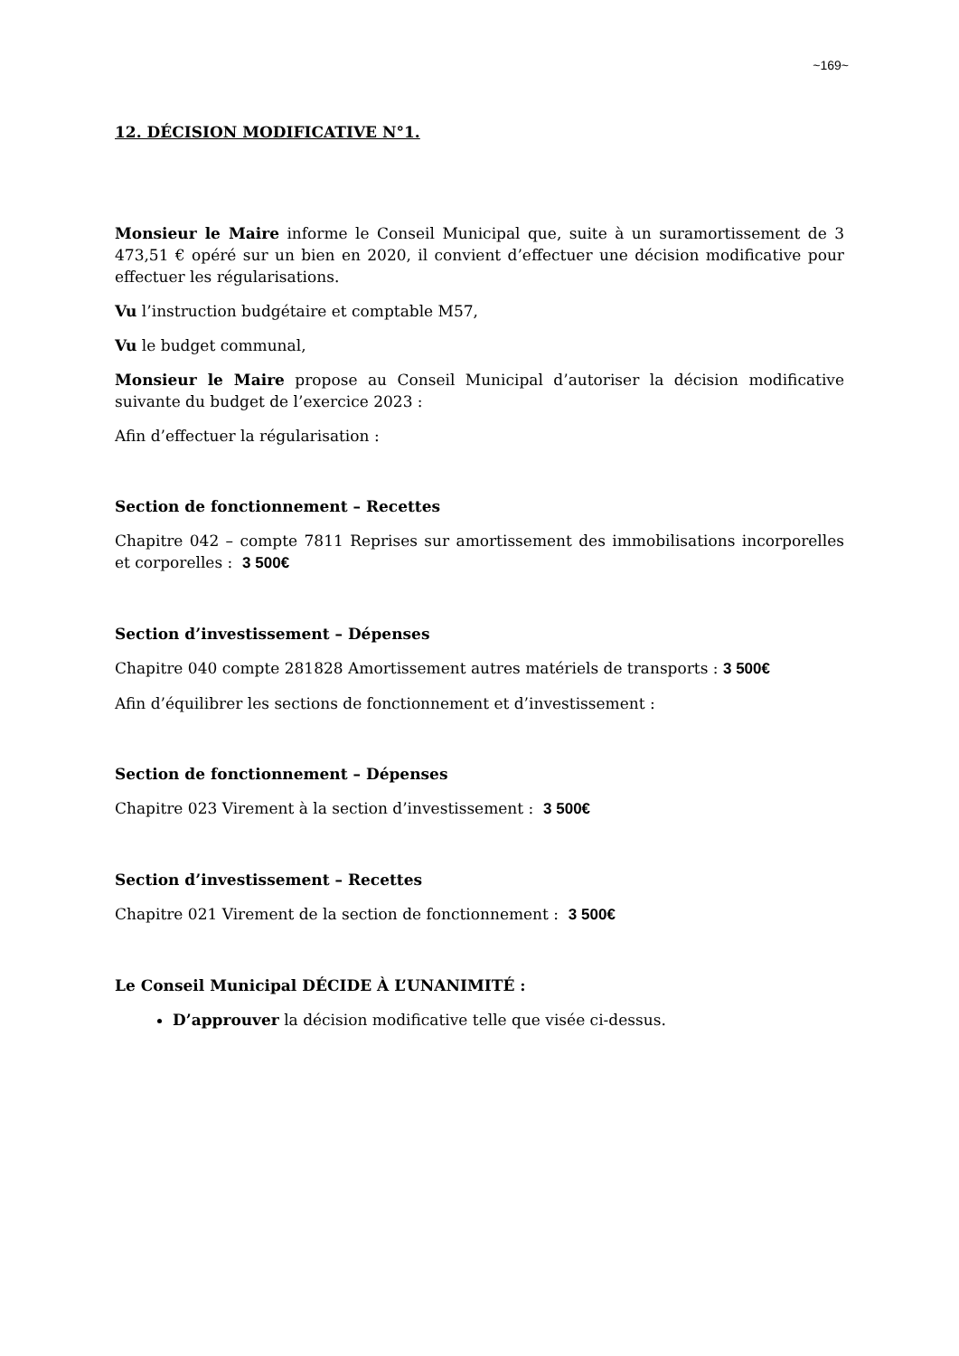~169~
12. DÉCISION MODIFICATIVE N°1.
Monsieur le Maire informe le Conseil Municipal que, suite à un suramortissement de 3 473,51 € opéré sur un bien en 2020, il convient d’effectuer une décision modificative pour effectuer les régularisations.
Vu l’instruction budgétaire et comptable M57,
Vu le budget communal,
Monsieur le Maire propose au Conseil Municipal d’autoriser la décision modificative suivante du budget de l’exercice 2023 :
Afin d’effectuer la régularisation :
Section de fonctionnement – Recettes
Chapitre 042 – compte 7811 Reprises sur amortissement des immobilisations incorporelles et corporelles : 3 500€
Section d’investissement – Dépenses
Chapitre 040 compte 281828 Amortissement autres matériels de transports : 3 500€
Afin d’équilibrer les sections de fonctionnement et d’investissement :
Section de fonctionnement – Dépenses
Chapitre 023 Virement à la section d’investissement : 3 500€
Section d’investissement – Recettes
Chapitre 021 Virement de la section de fonctionnement : 3 500€
Le Conseil Municipal DÉCIDE À L’UNANIMITÉ :
D’approuver la décision modificative telle que visée ci-dessus.